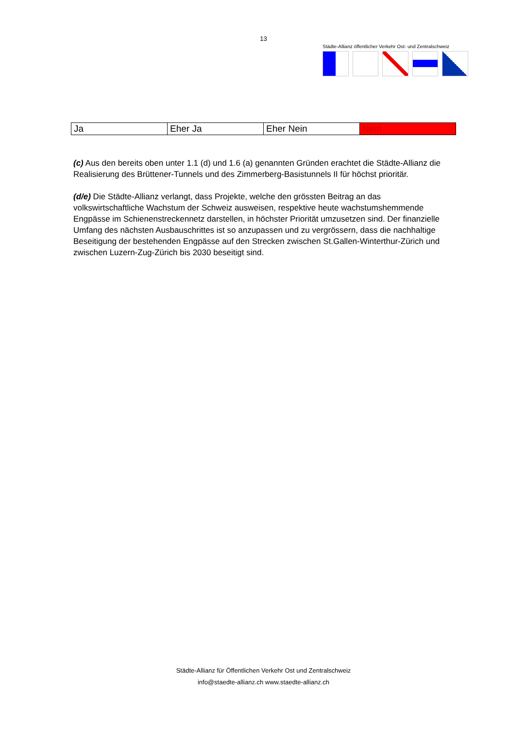13
Städte-Allianz öffentlicher Verkehr Ost- und Zentralschweiz
| Ja | Eher Ja | Eher Nein | Nein |
(c) Aus den bereits oben unter 1.1 (d) und 1.6 (a) genannten Gründen erachtet die Städte-Allianz die Realisierung des Brüttener-Tunnels und des Zimmerberg-Basistunnels II für höchst prioritär.
(d/e) Die Städte-Allianz verlangt, dass Projekte, welche den grössten Beitrag an das volkswirtschaftliche Wachstum der Schweiz ausweisen, respektive heute wachstumshemmende Engpässe im Schienenstreckennetz darstellen, in höchster Priorität umzusetzen sind. Der finanzielle Umfang des nächsten Ausbauschrittes ist so anzupassen und zu vergrössern, dass die nachhaltige Beseitigung der bestehenden Engpässe auf den Strecken zwischen St.Gallen-Winterthur-Zürich und zwischen Luzern-Zug-Zürich bis 2030 beseitigt sind.
Städte-Allianz für Öffentlichen Verkehr Ost und Zentralschweiz
info@staedte-allianz.ch www.staedte-allianz.ch